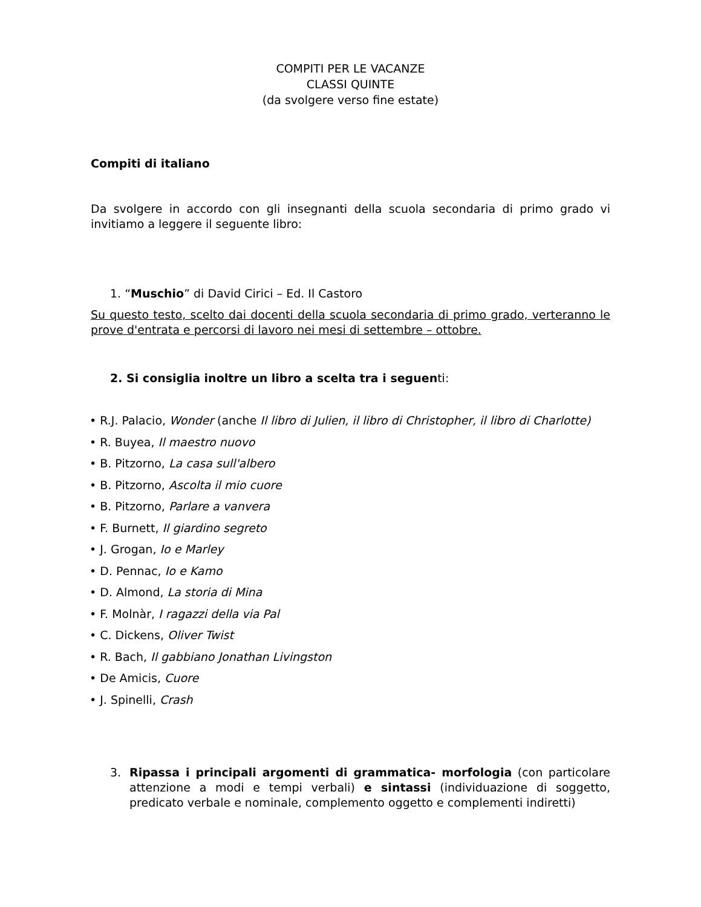COMPITI PER LE VACANZE
CLASSI QUINTE
(da svolgere verso fine estate)
Compiti di italiano
Da svolgere in accordo con gli insegnanti della scuola secondaria di primo grado vi invitiamo a leggere il seguente libro:
1. “Muschio” di David Cirici – Ed. Il Castoro
Su questo testo, scelto dai docenti della scuola secondaria di primo grado, verteranno le prove d'entrata e percorsi di lavoro nei mesi di settembre – ottobre.
2. Si consiglia inoltre un libro a scelta tra i seguenti:
• R.J. Palacio, Wonder (anche Il libro di Julien, il libro di Christopher, il libro di Charlotte)
• R. Buyea, Il maestro nuovo
• B. Pitzorno, La casa sull'albero
• B. Pitzorno, Ascolta il mio cuore
• B. Pitzorno, Parlare a vanvera
• F. Burnett, Il giardino segreto
• J. Grogan, Io e Marley
• D. Pennac, Io e Kamo
• D. Almond, La storia di Mina
• F. Molnàr, I ragazzi della via Pal
• C. Dickens, Oliver Twist
• R. Bach, Il gabbiano Jonathan Livingston
• De Amicis, Cuore
• J. Spinelli, Crash
3. Ripassa i principali argomenti di grammatica- morfologia (con particolare attenzione a modi e tempi verbali) e sintassi (individuazione di soggetto, predicato verbale e nominale, complemento oggetto e complementi indiretti)